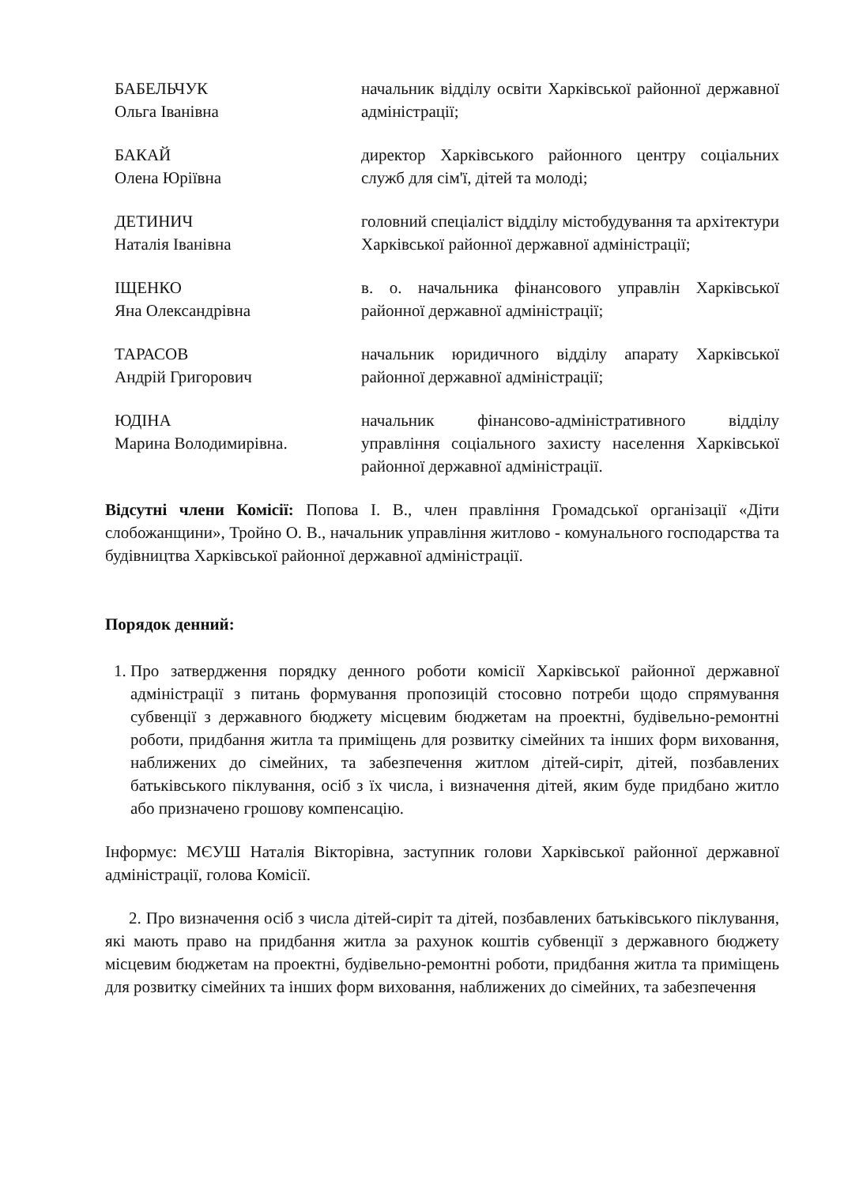БАБЕЛЬЧУК
Ольга Іванівна
начальник відділу освіти Харківської районної державної адміністрації;
БАКАЙ
Олена Юріївна
директор Харківського районного центру соціальних служб для сім'ї, дітей та молоді;
ДЕТИНИЧ
Наталія Іванівна
головний спеціаліст відділу містобудування та архітектури Харківської районної державної адміністрації;
ІЩЕНКО
Яна Олександрівна
в. о. начальника фінансового управлін Харківської районної державної адміністрації;
ТАРАСОВ
Андрій Григорович
начальник юридичного відділу апарату Харківської районної державної адміністрації;
ЮДІНА
Марина Володимирівна.
начальник фінансово-адміністративного відділу управління соціального захисту населення Харківської районної державної адміністрації.
Відсутні члени Комісії: Попова І. В., член правління Громадської організації «Діти слобожанщини», Тройно О. В., начальник управління житлово - комунального господарства та будівництва Харківської районної державної адміністрації.
Порядок денний:
1. Про затвердження порядку денного роботи комісії Харківської районної державної адміністрації з питань формування пропозицій стосовно потреби щодо спрямування субвенції з державного бюджету місцевим бюджетам на проектні, будівельно-ремонтні роботи, придбання житла та приміщень для розвитку сімейних та інших форм виховання, наближених до сімейних, та забезпечення житлом дітей-сиріт, дітей, позбавлених батьківського піклування, осіб з їх числа, і визначення дітей, яким буде придбано житло або призначено грошову компенсацію.
Інформує: МЄУШ Наталія Вікторівна, заступник голови Харківської районної державної адміністрації, голова Комісії.
2. Про визначення осіб з числа дітей-сиріт та дітей, позбавлених батьківського піклування, які мають право на придбання житла за рахунок коштів субвенції з державного бюджету місцевим бюджетам на проектні, будівельно-ремонтні роботи, придбання житла та приміщень для розвитку сімейних та інших форм виховання, наближених до сімейних, та забезпечення